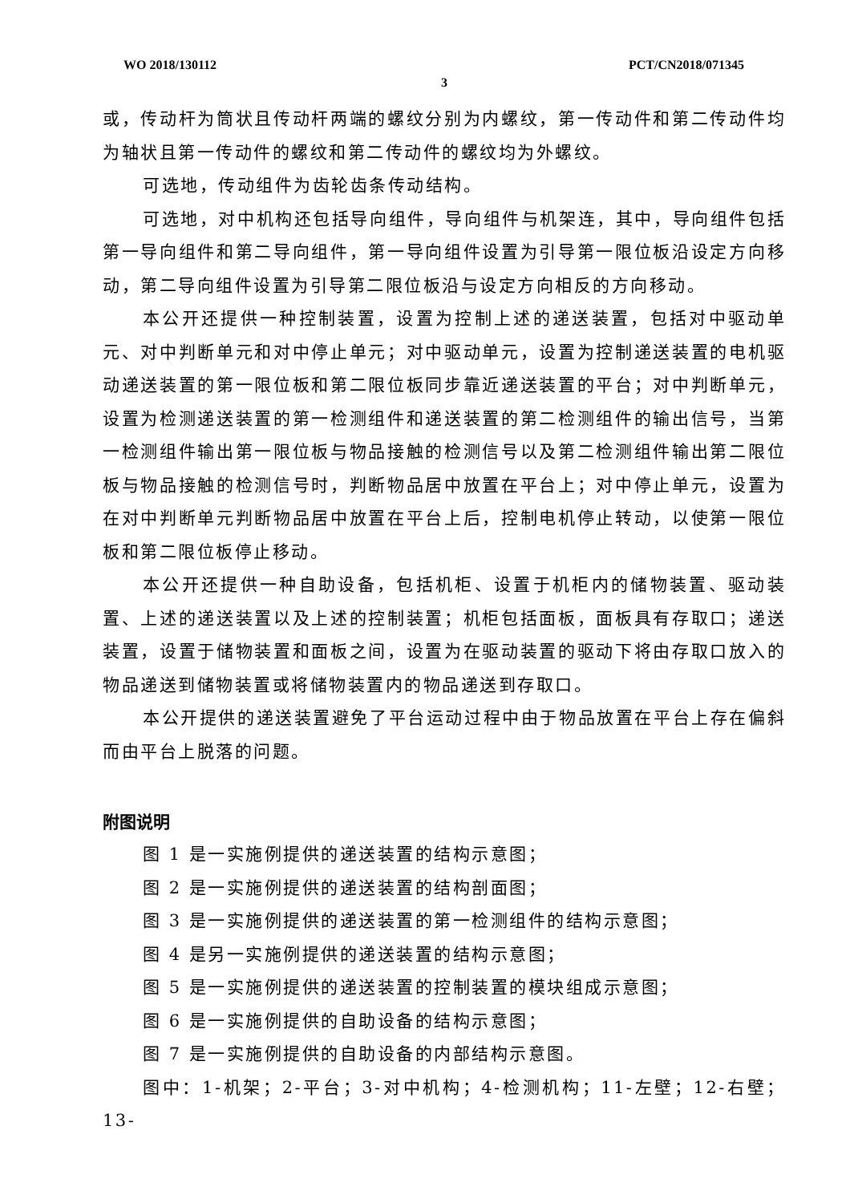WO 2018/130112 PCT/CN2018/071345
3
或，传动杆为筒状且传动杆两端的螺纹分别为内螺纹，第一传动件和第二传动件均为轴状且第一传动件的螺纹和第二传动件的螺纹均为外螺纹。
可选地，传动组件为齿轮齿条传动结构。
可选地，对中机构还包括导向组件，导向组件与机架连，其中，导向组件包括第一导向组件和第二导向组件，第一导向组件设置为引导第一限位板沿设定方向移动，第二导向组件设置为引导第二限位板沿与设定方向相反的方向移动。
本公开还提供一种控制装置，设置为控制上述的递送装置，包括对中驱动单元、对中判断单元和对中停止单元；对中驱动单元，设置为控制递送装置的电机驱动递送装置的第一限位板和第二限位板同步靠近递送装置的平台；对中判断单元，设置为检测递送装置的第一检测组件和递送装置的第二检测组件的输出信号，当第一检测组件输出第一限位板与物品接触的检测信号以及第二检测组件输出第二限位板与物品接触的检测信号时，判断物品居中放置在平台上；对中停止单元，设置为在对中判断单元判断物品居中放置在平台上后，控制电机停止转动，以使第一限位板和第二限位板停止移动。
本公开还提供一种自助设备，包括机柜、设置于机柜内的储物装置、驱动装置、上述的递送装置以及上述的控制装置；机柜包括面板，面板具有存取口；递送装置，设置于储物装置和面板之间，设置为在驱动装置的驱动下将由存取口放入的物品递送到储物装置或将储物装置内的物品递送到存取口。
本公开提供的递送装置避免了平台运动过程中由于物品放置在平台上存在偏斜而由平台上脱落的问题。
附图说明
图 1 是一实施例提供的递送装置的结构示意图；
图 2 是一实施例提供的递送装置的结构剖面图；
图 3 是一实施例提供的递送装置的第一检测组件的结构示意图；
图 4 是另一实施例提供的递送装置的结构示意图；
图 5 是一实施例提供的递送装置的控制装置的模块组成示意图；
图 6 是一实施例提供的自助设备的结构示意图；
图 7 是一实施例提供的自助设备的内部结构示意图。
图中：1-机架；2-平台；3-对中机构；4-检测机构；11-左壁；12-右壁；13-